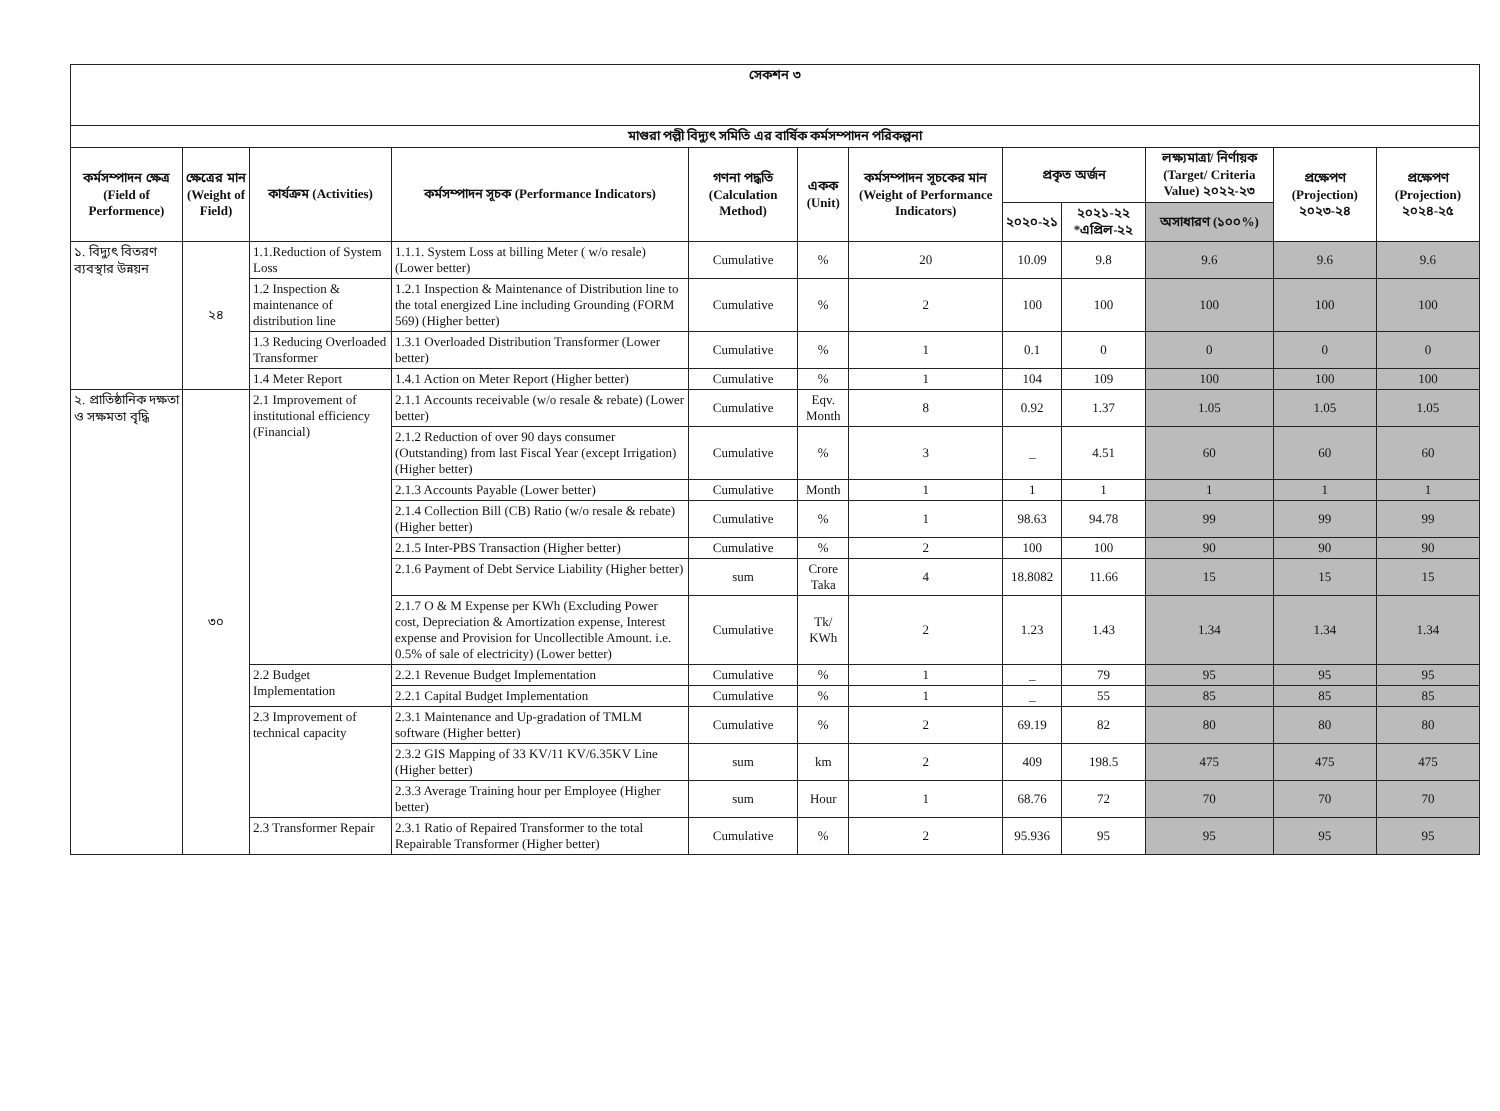| সেকশন ৩ | | | | | | | | | | | |
| --- | --- | --- | --- | --- | --- | --- | --- | --- | --- | --- | --- |
| মাগুরা পল্লী বিদ্যুৎ সমিতি এর বার্ষিক কর্মসম্পাদন পরিকল্পনা | | | | | | | | | | | |
| কর্মসম্পাদন ক্ষেত্র (Field of Performence) | ক্ষেত্রের মান (Weight of Field) | কার্যক্রম (Activities) | কর্মসম্পাদন সূচক (Performance Indicators) | গণনা পদ্ধতি (Calculation Method) | একক (Unit) | কর্মসম্পাদন সূচকের মান (Weight of Performance Indicators) | প্রকৃত অর্জন | | লক্ষ্যমাত্রা/ নির্ণায়ক (Target/ Criteria Value) ২০২২-২৩ | প্রক্ষেপণ (Projection) ২০২৩-২৪ | প্রক্ষেপণ (Projection) ২০২৪-২৫ |
| | | | | | | | ২০২০-২১ | ২০২১-২২ *এপ্রিল-২২ | অসাধারণ (১০০%) | | |
| ১. বিদ্যুৎ বিতরণ ব্যবস্থার উন্নয়ন | ২৪ | 1.1.Reduction of System Loss | 1.1.1. System Loss at billing Meter ( w/o resale) (Lower better) | Cumulative | % | 20 | 10.09 | 9.8 | 9.6 | 9.6 | 9.6 |
| | | 1.2 Inspection & maintenance of distribution line | 1.2.1 Inspection & Maintenance of Distribution line to the total energized Line including Grounding (FORM 569) (Higher better) | Cumulative | % | 2 | 100 | 100 | 100 | 100 | 100 |
| | | 1.3 Reducing Overloaded Transformer | 1.3.1 Overloaded Distribution Transformer (Lower better) | Cumulative | % | 1 | 0.1 | 0 | 0 | 0 | 0 |
| | | 1.4 Meter Report | 1.4.1 Action on Meter Report (Higher better) | Cumulative | % | 1 | 104 | 109 | 100 | 100 | 100 |
| ২. প্রাতিষ্ঠানিক দক্ষতা ও সক্ষমতা বৃদ্ধি | ৩০ | 2.1 Improvement of institutional efficiency (Financial) | 2.1.1 Accounts receivable (w/o resale & rebate) (Lower better) | Cumulative | Eqv. Month | 8 | 0.92 | 1.37 | 1.05 | 1.05 | 1.05 |
| | | | 2.1.2 Reduction of over 90 days consumer (Outstanding) from last Fiscal Year (except Irrigation) (Higher better) | Cumulative | % | 3 | _ | 4.51 | 60 | 60 | 60 |
| | | | 2.1.3 Accounts Payable (Lower better) | Cumulative | Month | 1 | 1 | 1 | 1 | 1 | 1 |
| | | | 2.1.4 Collection Bill (CB) Ratio (w/o resale & rebate) (Higher better) | Cumulative | % | 1 | 98.63 | 94.78 | 99 | 99 | 99 |
| | | | 2.1.5 Inter-PBS Transaction (Higher better) | Cumulative | % | 2 | 100 | 100 | 90 | 90 | 90 |
| | | | 2.1.6 Payment of Debt Service Liability (Higher better) | sum | Crore Taka | 4 | 18.8082 | 11.66 | 15 | 15 | 15 |
| | | | 2.1.7 O & M Expense per KWh (Excluding Power cost, Depreciation & Amortization expense, Interest expense and Provision for Uncollectible Amount. i.e. 0.5% of sale of electricity) (Lower better) | Cumulative | Tk/ KWh | 2 | 1.23 | 1.43 | 1.34 | 1.34 | 1.34 |
| | | 2.2 Budget Implementation | 2.2.1 Revenue Budget Implementation | Cumulative | % | 1 | _ | 79 | 95 | 95 | 95 |
| | | | 2.2.1 Capital Budget Implementation | Cumulative | % | 1 | _ | 55 | 85 | 85 | 85 |
| | | 2.3 Improvement of technical capacity | 2.3.1 Maintenance and Up-gradation of TMLM software (Higher better) | Cumulative | % | 2 | 69.19 | 82 | 80 | 80 | 80 |
| | | | 2.3.2 GIS Mapping of 33 KV/11 KV/6.35KV Line (Higher better) | sum | km | 2 | 409 | 198.5 | 475 | 475 | 475 |
| | | | 2.3.3 Average Training hour per Employee (Higher better) | sum | Hour | 1 | 68.76 | 72 | 70 | 70 | 70 |
| | | 2.3 Transformer Repair | 2.3.1 Ratio of Repaired Transformer to the total Repairable Transformer (Higher better) | Cumulative | % | 2 | 95.936 | 95 | 95 | 95 | 95 |